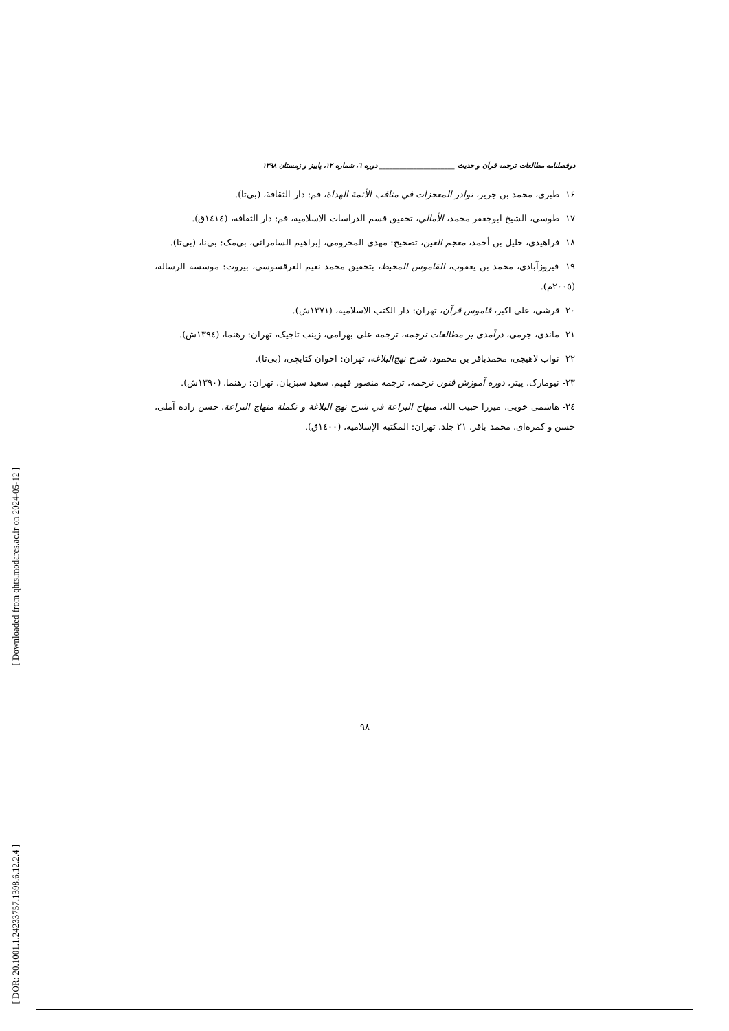[ Downloaded from qhts.modares.ac.ir on 2024-05-12 ]
[ DOR: 20.1001.1.24233757.1398.6.12.2.4 ]
دوفصلنامه مطالعات ترجمه قرآن و حدیث ______________________ دوره ٦، شماره ١٢، پاییز و زمستان ١٣٩٨
۱۶- طبری، محمد بن جریر، نوادر المعجزات في مناقب الأئمة الهداة، قم: دار الثقافة، (بی‌تا).
۱۷- طوسی، الشیخ ابوجعفر محمد، الأمالي، تحقیق قسم الدراسات الاسلامیة، قم: دار الثقافة، (١٤١٤ق).
۱۸- فراهيدي، خليل بن أحمد، معجم العين، تصحيح: مهدي المخزومي، إبراهيم السامرائي، بی‌مک: بی‌نا، (بی‌تا).
۱۹- فیروزآبادی، محمد بن یعقوب، القاموس المحیط، بتحقیق محمد نعیم العرقسوسی، بیروت: موسسة الرسالة، (٢٠٠٥م).
۲۰- قرشی، علی اکبر، قاموس قرآن، تهران: دار الکتب الاسلامیة، (۱۳۷۱ش).
۲۱- ماندی، جرمی، درآمدی بر مطالعات ترجمه، ترجمه علی بهرامی، زینب تاجیک، تهران: رهنما، (۱۳۹٤ش).
۲۲- نواب لاهیجی، محمدباقر بن محمود، شرح نهج‌البلاغه، تهران: اخوان کتابچی، (بی‌تا).
۲۳- نیومارک، پیتر، دوره آموزش فنون ترجمه، ترجمه منصور فهیم، سعید سبزیان، تهران: رهنما، (۱۳۹۰ش).
٢٤- هاشمی خویی، میرزا حبیب الله، منهاج البراعة في شرح نهج البلاغة و تكملة منهاج البراعة، حسن زاده آملی، حسن و کمره‌ای، محمد باقر، ۲۱ جلد، تهران: المکتبة الإسلامیة، (١٤٠٠ق).
۹۸